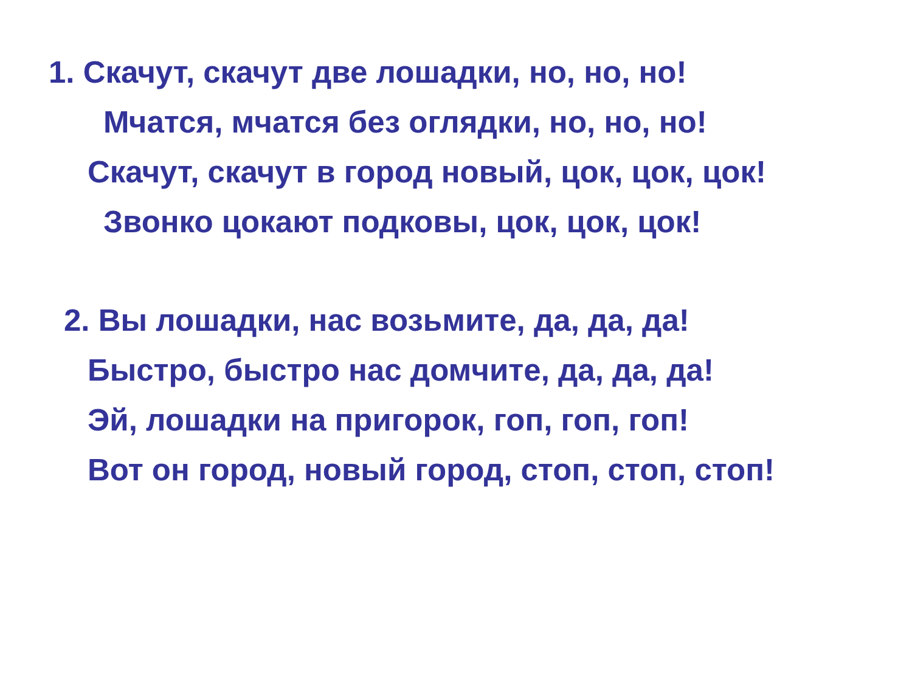1. Скачут, скачут две лошадки, но, но, но!
Мчатся, мчатся без оглядки, но, но, но!
Скачут, скачут в город новый, цок, цок, цок!
Звонко цокают подковы, цок, цок, цок!
2. Вы лошадки, нас возьмите, да, да, да!
Быстро, быстро нас домчите, да, да, да!
Эй, лошадки на пригорок, гоп, гоп, гоп!
Вот он город, новый город, стоп, стоп, стоп!